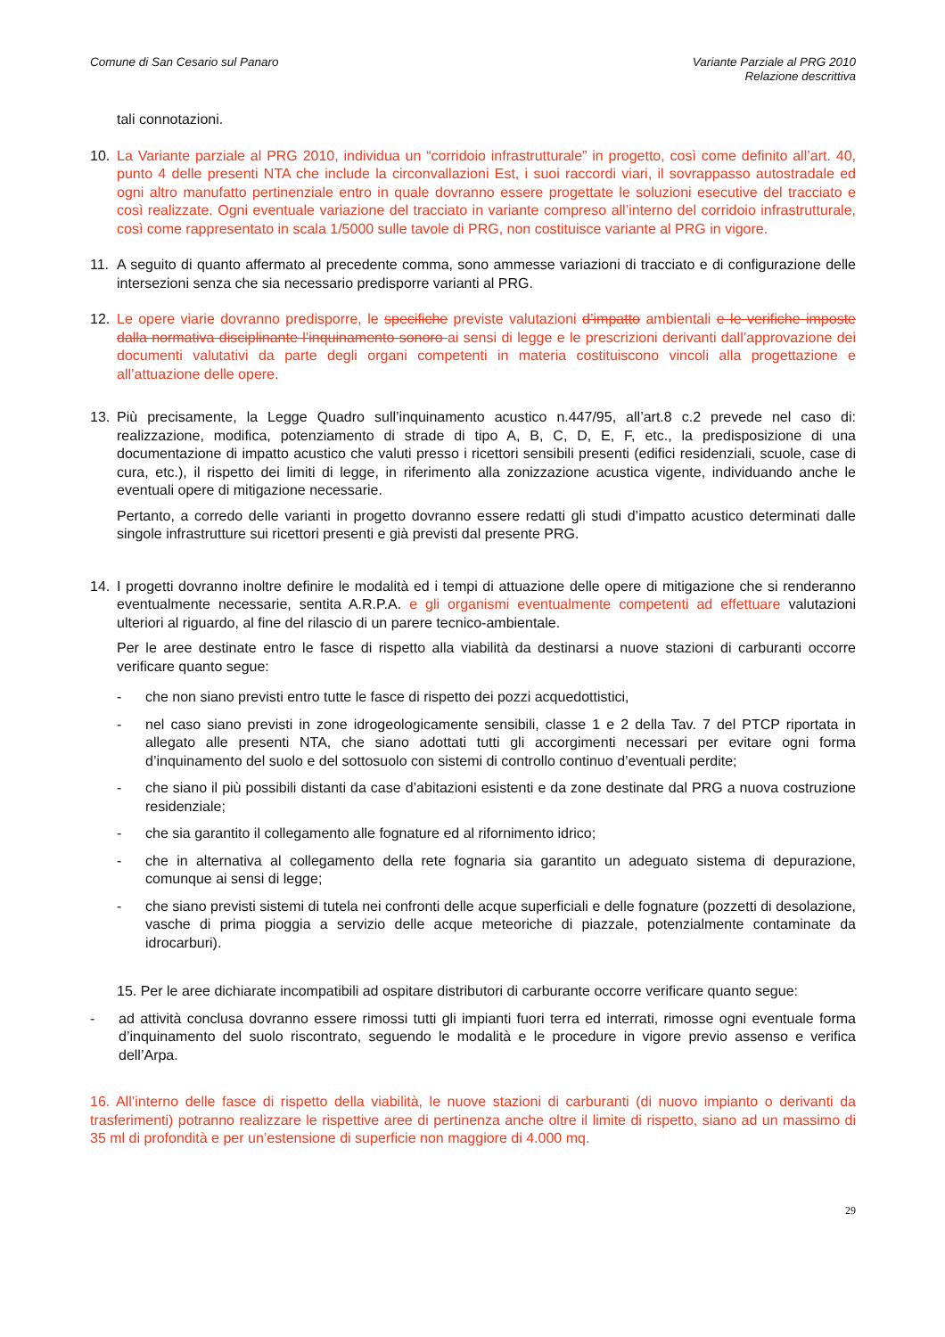Comune di San Cesario sul Panaro
Variante Parziale al PRG 2010
Relazione descrittiva
tali connotazioni.
10. La Variante parziale al PRG 2010, individua un “corridoio infrastrutturale” in progetto, così come definito all’art. 40, punto 4 delle presenti NTA che include la circonvallazioni Est, i suoi raccordi viari, il sovrappasso autostradale ed ogni altro manufatto pertinenziale entro in quale dovranno essere progettate le soluzioni esecutive del tracciato e così realizzate. Ogni eventuale variazione del tracciato in variante compreso all’interno del corridoio infrastrutturale, così come rappresentato in scala 1/5000 sulle tavole di PRG, non costituisce variante al PRG in vigore.
11. A seguito di quanto affermato al precedente comma, sono ammesse variazioni di tracciato e di configurazione delle intersezioni senza che sia necessario predisporre varianti al PRG.
12. Le opere viarie dovranno predisporre, le specifiche previste valutazioni d’impatto ambientali e le verifiche imposte dalla normativa disciplinante l’inquinamento sonoro ai sensi di legge e le prescrizioni derivanti dall’approvazione dei documenti valutativi da parte degli organi competenti in materia costituiscono vincoli alla progettazione e all’attuazione delle opere.
13. Più precisamente, la Legge Quadro sull’inquinamento acustico n.447/95, all’art.8 c.2 prevede nel caso di: realizzazione, modifica, potenziamento di strade di tipo A, B, C, D, E, F, etc., la predisposizione di una documentazione di impatto acustico che valuti presso i ricettori sensibili presenti (edifici residenziali, scuole, case di cura, etc.), il rispetto dei limiti di legge, in riferimento alla zonizzazione acustica vigente, individuando anche le eventuali opere di mitigazione necessarie.
Pertanto, a corredo delle varianti in progetto dovranno essere redatti gli studi d’impatto acustico determinati dalle singole infrastrutture sui ricettori presenti e già previsti dal presente PRG.
14. I progetti dovranno inoltre definire le modalità ed i tempi di attuazione delle opere di mitigazione che si renderanno eventualmente necessarie, sentita A.R.P.A. e gli organismi eventualmente competenti ad effettuare valutazioni ulteriori al riguardo, al fine del rilascio di un parere tecnico-ambientale.
Per le aree destinate entro le fasce di rispetto alla viabilità da destinarsi a nuove stazioni di carburanti occorre verificare quanto segue:
- che non siano previsti entro tutte le fasce di rispetto dei pozzi acquedottistici,
- nel caso siano previsti in zone idrogeologicamente sensibili, classe 1 e 2 della Tav. 7 del PTCP riportata in allegato alle presenti NTA, che siano adottati tutti gli accorgimenti necessari per evitare ogni forma d’inquinamento del suolo e del sottosuolo con sistemi di controllo continuo d’eventuali perdite;
- che siano il più possibili distanti da case d’abitazioni esistenti e da zone destinate dal PRG a nuova costruzione residenziale;
- che sia garantito il collegamento alle fognature ed al rifornimento idrico;
- che in alternativa al collegamento della rete fognaria sia garantito un adeguato sistema di depurazione, comunque ai sensi di legge;
- che siano previsti sistemi di tutela nei confronti delle acque superficiali e delle fognature (pozzetti di desolazione, vasche di prima pioggia a servizio delle acque meteoriche di piazzale, potenzialmente contaminate da idrocarburi).
15. Per le aree dichiarate incompatibili ad ospitare distributori di carburante occorre verificare quanto segue:
- ad attività conclusa dovranno essere rimossi tutti gli impianti fuori terra ed interrati, rimosse ogni eventuale forma d’inquinamento del suolo riscontrato, seguendo le modalità e le procedure in vigore previo assenso e verifica dell’Arpa.
16. All’interno delle fasce di rispetto della viabilità, le nuove stazioni di carburanti (di nuovo impianto o derivanti da trasferimenti) potranno realizzare le rispettive aree di pertinenza anche oltre il limite di rispetto, siano ad un massimo di 35 ml di profondità e per un’estensione di superficie non maggiore di 4.000 mq.
29